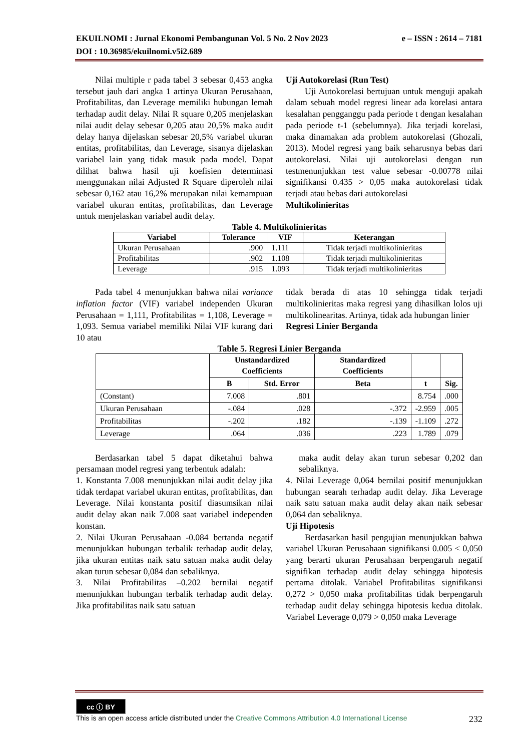e – ISSN : 2614 – 7181 EKUILNOMI : Jurnal Ekonomi Pembangunan Vol. 5 No. 2 Nov 2023
DOI : 10.36985/ekuilnomi.v5i2.689
Nilai multiple r pada tabel 3 sebesar 0,453 angka tersebut jauh dari angka 1 artinya Ukuran Perusahaan, Profitabilitas, dan Leverage memiliki hubungan lemah terhadap audit delay. Nilai R square 0,205 menjelaskan nilai audit delay sebesar 0,205 atau 20,5% maka audit delay hanya dijelaskan sebesar 20,5% variabel ukuran entitas, profitabilitas, dan Leverage, sisanya dijelaskan variabel lain yang tidak masuk pada model. Dapat dilihat bahwa hasil uji koefisien determinasi menggunakan nilai Adjusted R Square diperoleh nilai sebesar 0,162 atau 16,2% merupakan nilai kemampuan variabel ukuran entitas, profitabilitas, dan Leverage untuk menjelaskan variabel audit delay.
Uji Autokorelasi (Run Test)
Uji Autokorelasi bertujuan untuk menguji apakah dalam sebuah model regresi linear ada korelasi antara kesalahan pengganggu pada periode t dengan kesalahan pada periode t-1 (sebelumnya). Jika terjadi korelasi, maka dinamakan ada problem autokorelasi (Ghozali, 2013). Model regresi yang baik seharusnya bebas dari autokorelasi. Nilai uji autokorelasi dengan run testmenunjukkan test value sebesar -0.00778 nilai signifikansi 0.435 > 0,05 maka autokorelasi tidak terjadi atau bebas dari autokorelasi
Multikolinieritas
Table 4. Multikolinieritas
| Variabel | Tolerance | VIF | Keterangan |
| --- | --- | --- | --- |
| Ukuran Perusahaan | .900 | 1.111 | Tidak terjadi multikolinieritas |
| Profitabilitas | .902 | 1.108 | Tidak terjadi multikolinieritas |
| Leverage | .915 | 1.093 | Tidak terjadi multikolinieritas |
Pada tabel 4 menunjukkan bahwa nilai variance inflation factor (VIF) variabel independen Ukuran Perusahaan = 1,111, Profitabilitas = 1,108, Leverage = 1,093. Semua variabel memiliki Nilai VIF kurang dari 10 atau
tidak berada di atas 10 sehingga tidak terjadi multikolinieritas maka regresi yang dihasilkan lolos uji multikolinearitas. Artinya, tidak ada hubungan linier
Regresi Linier Berganda
Table 5. Regresi Linier Berganda
| | Unstandardized Coefficients | | Standardized Coefficients | | |
| --- | --- | --- | --- | --- | --- |
| | B | Std. Error | Beta | t | Sig. |
| (Constant) | 7.008 | .801 | | 8.754 | .000 |
| Ukuran Perusahaan | -.084 | .028 | -.372 | -2.959 | .005 |
| Profitabilitas | -.202 | .182 | -.139 | -1.109 | .272 |
| Leverage | .064 | .036 | .223 | 1.789 | .079 |
Berdasarkan tabel 5 dapat diketahui bahwa persamaan model regresi yang terbentuk adalah:
1. Konstanta 7.008 menunjukkan nilai audit delay jika tidak terdapat variabel ukuran entitas, profitabilitas, dan Leverage. Nilai konstanta positif diasumsikan nilai audit delay akan naik 7.008 saat variabel independen konstan.
2. Nilai Ukuran Perusahaan -0.084 bertanda negatif menunjukkan hubungan terbalik terhadap audit delay, jika ukuran entitas naik satu satuan maka audit delay akan turun sebesar 0,084 dan sebaliknya.
3. Nilai Profitabilitas –0.202 bernilai negatif menunjukkan hubungan terbalik terhadap audit delay. Jika profitabilitas naik satu satuan
maka audit delay akan turun sebesar 0,202 dan sebaliknya.
4. Nilai Leverage 0,064 bernilai positif menunjukkan hubungan searah terhadap audit delay. Jika Leverage naik satu satuan maka audit delay akan naik sebesar 0,064 dan sebaliknya.
Uji Hipotesis
Berdasarkan hasil pengujian menunjukkan bahwa variabel Ukuran Perusahaan signifikansi 0.005 < 0,050 yang berarti ukuran Perusahaan berpengaruh negatif signifikan terhadap audit delay sehingga hipotesis pertama ditolak. Variabel Profitabilitas signifikansi 0,272 > 0,050 maka profitabilitas tidak berpengaruh terhadap audit delay sehingga hipotesis kedua ditolak. Variabel Leverage 0,079 > 0,050 maka Leverage
cc ⓘ BY
232 This is an open access article distributed under the Creative Commons Attribution 4.0 International License